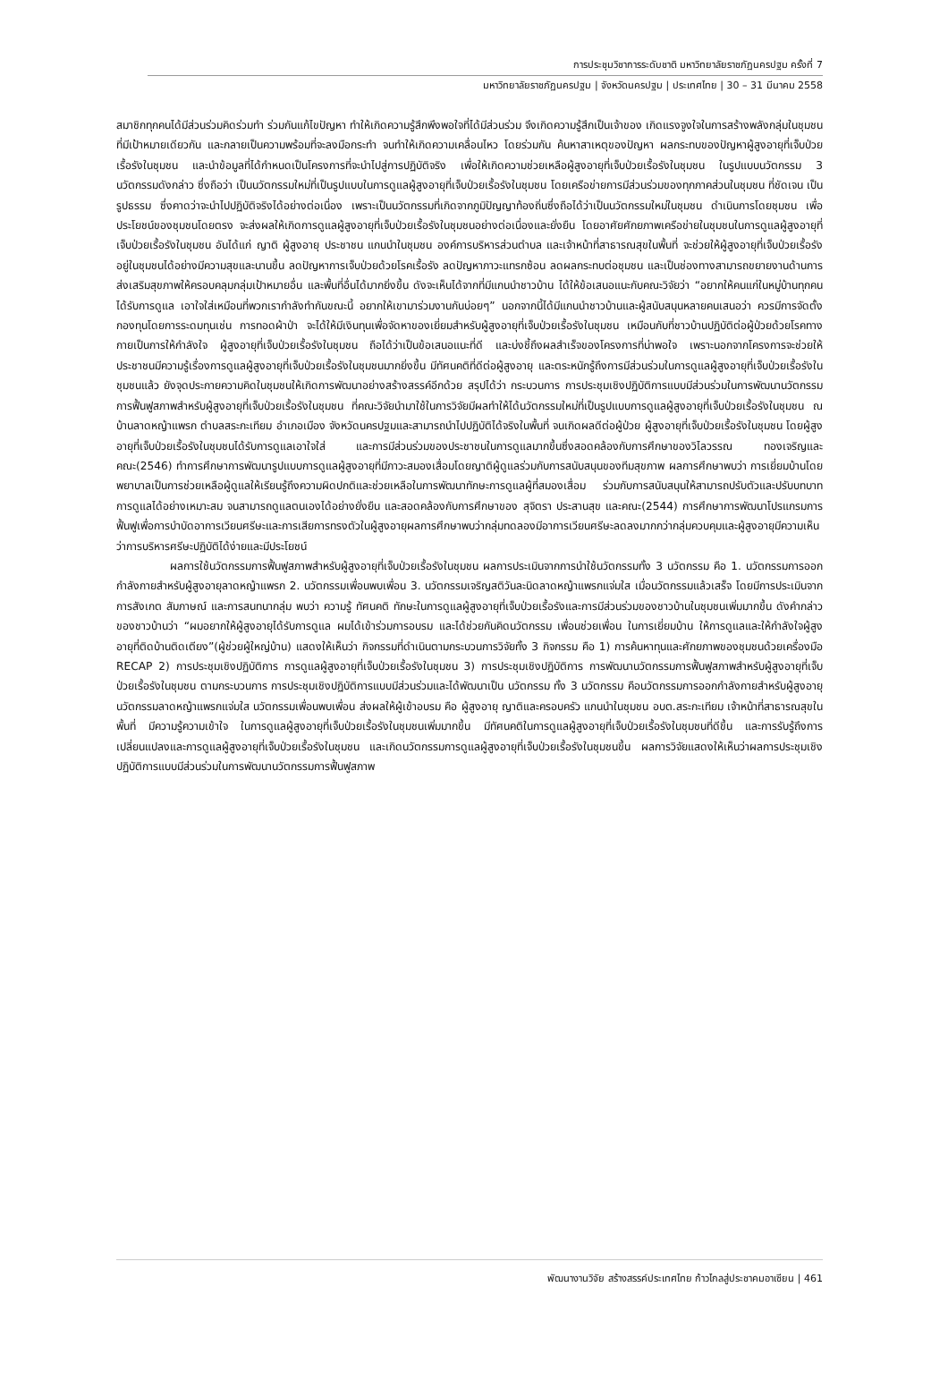การประชุมวิชาการระดับชาติ มหาวิทยาลัยราชภัฏนครปฐม ครั้งที่ 7
มหาวิทยาลัยราชภัฏนครปฐม | จังหวัดนครปฐม | ประเทศไทย | 30 – 31 มีนาคม 2558
สมาชิกทุกคนได้มีส่วนร่วมคิดร่วมทำ ร่วมกันแก้ไขปัญหา ทำให้เกิดความรู้สึกพึงพอใจที่ได้มีส่วนร่วม จึงเกิดความรู้สึกเป็นเจ้าของ เกิดแรงจูงใจในการสร้างพลังกลุ่มในชุมชนที่มีเป้าหมายเดียวกัน และกลายเป็นความพร้อมที่จะลงมือกระทำ จนทำให้เกิดความเคลื่อนไหว โดยร่วมกัน ค้นหาสาเหตุของปัญหา ผลกระทบของปัญหาผู้สูงอายุที่เจ็บป่วยเรื้อรังในชุมชน และนำข้อมูลที่ได้กำหนดเป็นโครงการที่จะนำไปสู่การปฏิบัติจริง เพื่อให้เกิดความช่วยเหลือผู้สูงอายุที่เจ็บป่วยเรื้อรังในชุมชน ในรูปแบบนวัตกรรม 3 นวัตกรรมดังกล่าว ซึ่งถือว่า เป็นนวัตกรรมใหม่ที่เป็นรูปแบบในการดูแลผู้สูงอายุที่เจ็บป่วยเรื้อรังในชุมชน โดยเครือข่ายการมีส่วนร่วมของทุกภาคส่วนในชุมชน ที่ชัดเจน เป็นรูปธรรม ซึ่งคาดว่าจะนำไปปฏิบัติจริงได้อย่างต่อเนื่อง เพราะเป็นนวัตกรรมที่เกิดจากภูมิปัญญาท้องถิ่นซึ่งถือได้ว่าเป็นนวัตกรรมใหม่ในชุมชน ดำเนินการโดยชุมชน เพื่อประโยชน์ของชุมชนโดยตรง จะส่งผลให้เกิดการดูแลผู้สูงอายุที่เจ็บป่วยเรื้อรังในชุมชนอย่างต่อเนื่องและยั่งยืน โดยอาศัยศักยภาพเครือข่ายในชุมชนในการดูแลผู้สูงอายุที่เจ็บป่วยเรื้อรังในชุมชน อันได้แก่ ญาติ ผู้สูงอายุ ประชาชน แกนนำในชุมชน องค์การบริหารส่วนตำบล และเจ้าหน้าที่สาธารณสุขในพื้นที่ จะช่วยให้ผู้สูงอายุที่เจ็บป่วยเรื้อรัง อยู่ในชุมชนได้อย่างมีความสุขและนานขึ้น ลดปัญหาการเจ็บป่วยด้วยโรคเรื้อรัง ลดปัญหาภาวะแทรกซ้อน ลดผลกระทบต่อชุมชน และเป็นช่องทางสามารถขยายงานด้านการส่งเสริมสุขภาพให้ครอบคลุมกลุ่มเป้าหมายอื่น และพื้นที่อื่นได้มากยิ่งขึ้น ดังจะเห็นได้จากที่มีแกนนำชาวบ้าน ได้ให้ข้อเสนอแนะกับคณะวิจัยว่า “อยากให้คนแก่ในหมู่บ้านทุกคนได้รับการดูแล เอาใจใส่เหมือนที่พวกเรากำลังทำกันขณะนี้ อยากให้เขามาร่วมงานกันบ่อยๆ” นอกจากนี้ได้มีแกนนำชาวบ้านและผู้สนับสนุนหลายคนเสนอว่า ควรมีการจัดตั้งกองทุนโดยการระดมทุนเช่น การทอดผ้าป่า จะได้ให้มีเงินทุนเพื่อจัดหาของเยี่ยมสำหรับผู้สูงอายุที่เจ็บป่วยเรื้อรังในชุมชน เหมือนกับที่ชาวบ้านปฏิบัติต่อผู้ป่วยด้วยโรคทางกายเป็นการให้กำลังใจ ผู้สูงอายุที่เจ็บป่วยเรื้อรังในชุมชน ถือได้ว่าเป็นข้อเสนอแนะที่ดี และบ่งชี้ถึงผลสำเร็จของโครงการที่น่าพอใจ เพราะนอกจากโครงการจะช่วยให้ประชาชนมีความรู้เรื่องการดูแลผู้สูงอายุที่เจ็บป่วยเรื้อรังในชุมชนมากยิ่งขึ้น มีทัศนคติที่ดีต่อผู้สูงอายุ และตระหนักรู้ถึงการมีส่วนร่วมในการดูแลผู้สูงอายุที่เจ็บป่วยเรื้อรังในชุมชนแล้ว ยังจุดประกายความคิดในชุมชนให้เกิดการพัฒนาอย่างสร้างสรรค์อีกด้วย สรุปได้ว่า กระบวนการ การประชุมเชิงปฏิบัติการแบบมีส่วนร่วมในการพัฒนานวัตกรรมการฟื้นฟูสภาพสำหรับผู้สูงอายุที่เจ็บป่วยเรื้อรังในชุมชน ที่คณะวิจัยนำมาใช้ในการวิจัยมีผลทำให้ได้นวัตกรรมใหม่ที่เป็นรูปแบบการดูแลผู้สูงอายุที่เจ็บป่วยเรื้อรังในชุมชน ณ บ้านลาดหญ้าแพรก ตำบลสระกะเทียม อำเภอเมือง จังหวัดนครปฐมและสามารถนำไปปฏิบัติได้จริงในพื้นที่ จนเกิดผลดีต่อผู้ป่วย ผู้สูงอายุที่เจ็บป่วยเรื้อรังในชุมชน โดยผู้สูงอายุที่เจ็บป่วยเรื้อรังในชุมชนได้รับการดูแลเอาใจใส่ และการมีส่วนร่วมของประชาชนในการดูแลมากขึ้นซึ่งสอดคล้องกับการศึกษาของวิไลวรรณ ทองเจริญและคณะ(2546) ทำการศึกษาการพัฒนารูปแบบการดูแลผู้สูงอายุที่มีภาวะสมองเสื่อมโดยญาติผู้ดูแลร่วมกับการสนับสนุนของทีมสุขภาพ ผลการศึกษาพบว่า การเยี่ยมบ้านโดยพยาบาลเป็นการช่วยเหลือผู้ดูแลให้เรียนรู้ถึงความผิดปกติและช่วยเหลือในการพัฒนาทักษะการดูแลผู้ที่สมองเสื่อม ร่วมกับการสนับสนุนให้สามารถปรับตัวและปรับบทบาทการดูแลได้อย่างเหมาะสม จนสามารถดูแลตนเองได้อย่างยั่งยืน และสอดคล้องกับการศึกษาของ สุจิตรา ประสานสุข และคณะ(2544) การศึกษาการพัฒนาโปรแกรมการฟื้นฟูเพื่อการบำบัดอาการเวียนศรีษะและการเสียการทรงตัวในผู้สูงอายุผลการศึกษาพบว่ากลุ่มทดลองมีอาการเวียนศรีษะลดลงมากกว่ากลุ่มควบคุมและผู้สูงอายุมีความเห็นว่าการบริหารศรีษะปฏิบัติได้ง่ายและมีประโยชน์
ผลการใช้นวัตกรรมการฟื้นฟูสภาพสำหรับผู้สูงอายุที่เจ็บป่วยเรื้อรังในชุมชน ผลการประเมินจากการนำใช้นวัตกรรมทั้ง 3 นวัตกรรม คือ 1. นวัตกรรมการออกกำลังกายสำหรับผู้สูงอายุลาดหญ้าแพรก 2. นวัตกรรมเพื่อนพบเพื่อน 3. นวัตกรรมเจริญสติวันละนิดลาดหญ้าแพรกแจ่มใส เมื่อนวัตกรรมแล้วเสร็จ โดยมีการประเมินจากการสังเกต สัมภาษณ์ และการสนทนากลุ่ม พบว่า ความรู้ ทัศนคติ ทักษะในการดูแลผู้สูงอายุที่เจ็บป่วยเรื้อรังและการมีส่วนร่วมของชาวบ้านในชุมชนเพิ่มมากขึ้น ดังคำกล่าวของชาวบ้านว่า “ผมอยากให้ผู้สูงอายุได้รับการดูแล ผมได้เข้าร่วมการอบรม และได้ช่วยกันคิดนวัตกรรม เพื่อนช่วยเพื่อน ในการเยี่ยมบ้าน ให้การดูแลและให้กำลังใจผู้สูงอายุที่ติดบ้านติดเตียง”(ผู้ช่วยผู้ใหญ่บ้าน) แสดงให้เห็นว่า กิจกรรมที่ดำเนินตามกระบวนการวิจัยทั้ง 3 กิจกรรม คือ 1) การค้นหาทุนและศักยภาพของชุมชนด้วยเครื่องมือ RECAP 2) การประชุมเชิงปฏิบัติการ การดูแลผู้สูงอายุที่เจ็บป่วยเรื้อรังในชุมชน 3) การประชุมเชิงปฏิบัติการ การพัฒนานวัตกรรมการฟื้นฟูสภาพสำหรับผู้สูงอายุที่เจ็บป่วยเรื้อรังในชุมชน ตามกระบวนการ การประชุมเชิงปฏิบัติการแบบมีส่วนร่วมและได้พัฒนาเป็น นวัตกรรม ทั้ง 3 นวัตกรรม คือนวัตกรรมการออกกำลังกายสำหรับผู้สูงอายุ นวัตกรรมลาดหญ้าแพรกแจ่มใส นวัตกรรมเพื่อนพบเพื่อน ส่งผลให้ผู้เข้าอบรม คือ ผู้สูงอายุ ญาติและครอบครัว แกนนำในชุมชน อบต.สระกะเทียม เจ้าหน้าที่สาธารณสุขในพื้นที่ มีความรู้ความเข้าใจ ในการดูแลผู้สูงอายุที่เจ็บป่วยเรื้อรังในชุมชนเพิ่มมากขึ้น มีทัศนคติในการดูแลผู้สูงอายุที่เจ็บป่วยเรื้อรังในชุมชนที่ดีขึ้น และการรับรู้ถึงการเปลี่ยนแปลงและการดูแลผู้สูงอายุที่เจ็บป่วยเรื้อรังในชุมชน และเกิดนวัตกรรมการดูแลผู้สูงอายุที่เจ็บป่วยเรื้อรังในชุมชนขึ้น ผลการวิจัยแสดงให้เห็นว่าผลการประชุมเชิงปฏิบัติการแบบมีส่วนร่วมในการพัฒนานวัตกรรมการฟื้นฟูสภาพ
พัฒนางานวิจัย สร้างสรรค์ประเทศไทย ก้าวไกลสู่ประชาคมอาเซียน | 461